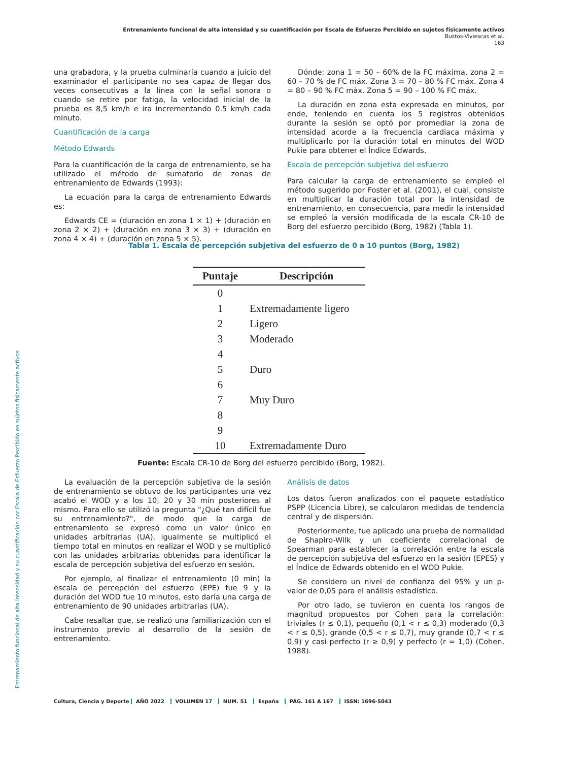Entrenamiento funcional de alta intensidad y su cuantificación por Escala de Esfuerzo Percibido en sujetos físicamente activos
Bustos-Viviescas et al.
163
Entrenamiento funcional de alta intensidad y su cuantificación por Escala de Esfuerzo Percibido en sujetos físicamente activos
una grabadora, y la prueba culminaría cuando a juicio del examinador el participante no sea capaz de llegar dos veces consecutivas a la línea con la señal sonora o cuando se retire por fatiga, la velocidad inicial de la prueba es 8,5 km/h e ira incrementando 0.5 km/h cada minuto.
Cuantificación de la carga
Método Edwards
Para la cuantificación de la carga de entrenamiento, se ha utilizado el método de sumatorio de zonas de entrenamiento de Edwards (1993):
La ecuación para la carga de entrenamiento Edwards es:
Edwards CE = (duración en zona 1 × 1) + (duración en zona 2 × 2) + (duración en zona 3 × 3) + (duración en zona 4 × 4) + (duración en zona 5 × 5).
Dónde: zona 1 = 50 – 60% de la FC máxima, zona 2 = 60 – 70 % de FC máx. Zona 3 = 70 – 80 % FC máx. Zona 4 = 80 – 90 % FC máx. Zona 5 = 90 – 100 % FC máx.
La duración en zona esta expresada en minutos, por ende, teniendo en cuenta los 5 registros obtenidos durante la sesión se optó por promediar la zona de intensidad acorde a la frecuencia cardiaca máxima y multiplicarlo por la duración total en minutos del WOD Pukie para obtener el Índice Edwards.
Escala de percepción subjetiva del esfuerzo
Para calcular la carga de entrenamiento se empleó el método sugerido por Foster et al. (2001), el cual, consiste en multiplicar la duración total por la intensidad de entrenamiento, en consecuencia, para medir la intensidad se empleó la versión modificada de la escala CR-10 de Borg del esfuerzo percibido (Borg, 1982) (Tabla 1).
Tabla 1. Escala de percepción subjetiva del esfuerzo de 0 a 10 puntos (Borg, 1982)
| Puntaje | Descripción |
| --- | --- |
| 0 | |
| 1 | Extremadamente ligero |
| 2 | Ligero |
| 3 | Moderado |
| 4 | |
| 5 | Duro |
| 6 | |
| 7 | Muy Duro |
| 8 | |
| 9 | |
| 10 | Extremadamente Duro |
Fuente: Escala CR-10 de Borg del esfuerzo percibido (Borg, 1982).
La evaluación de la percepción subjetiva de la sesión de entrenamiento se obtuvo de los participantes una vez acabó el WOD y a los 10, 20 y 30 min posteriores al mismo. Para ello se utilizó la pregunta "¿Qué tan difícil fue su entrenamiento?", de modo que la carga de entrenamiento se expresó como un valor único en unidades arbitrarias (UA), igualmente se multiplicó el tiempo total en minutos en realizar el WOD y se multiplicó con las unidades arbitrarias obtenidas para identificar la escala de percepción subjetiva del esfuerzo en sesión.
Por ejemplo, al finalizar el entrenamiento (0 min) la escala de percepción del esfuerzo (EPE) fue 9 y la duración del WOD fue 10 minutos, esto daría una carga de entrenamiento de 90 unidades arbitrarias (UA).
Cabe resaltar que, se realizó una familiarización con el instrumento previo al desarrollo de la sesión de entrenamiento.
Análisis de datos
Los datos fueron analizados con el paquete estadístico PSPP (Licencia Libre), se calcularon medidas de tendencia central y de dispersión.
Posteriormente, fue aplicado una prueba de normalidad de Shapiro-Wilk y un coeficiente correlacional de Spearman para establecer la correlación entre la escala de percepción subjetiva del esfuerzo en la sesión (EPES) y el Índice de Edwards obtenido en el WOD Pukie.
Se considero un nivel de confianza del 95% y un p-valor de 0,05 para el análisis estadístico.
Por otro lado, se tuvieron en cuenta los rangos de magnitud propuestos por Cohen para la correlación: triviales (r ≤ 0,1), pequeño (0,1 < r ≤ 0,3) moderado (0,3 < r ≤ 0,5), grande (0,5 < r ≤ 0,7), muy grande (0,7 < r ≤ 0,9) y casi perfecto (r ≥ 0,9) y perfecto (r = 1,0) (Cohen, 1988).
Cultura, Ciencia y Deporte AÑO 2022 VOLUMEN 17 NUM. 51 España PÁG. 161 A 167 ISSN: 1696-5043